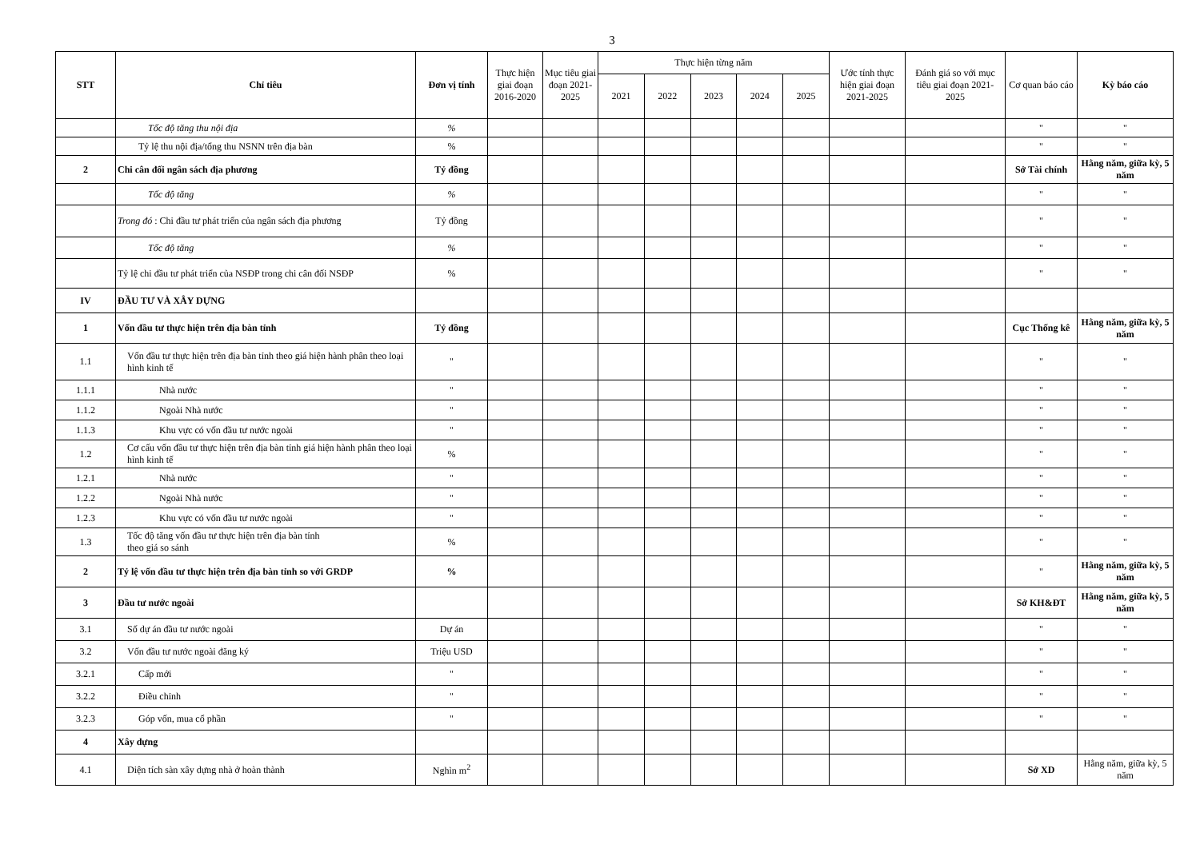3
| STT | Chỉ tiêu | Đơn vị tính | Thực hiện giai đoạn 2016-2020 | Mục tiêu giai đoạn 2021-2025 | Thực hiện từng năm | | | | | Ước tính thực hiện giai đoạn 2021-2025 | Đánh giá so với mục tiêu giai đoạn 2021-2025 | Cơ quan báo cáo | Kỳ báo cáo |
| --- | --- | --- | --- | --- | --- | --- | --- | --- | --- | --- | --- | --- | --- |
| | | | | | 2021 | 2022 | 2023 | 2024 | 2025 | | | | |
| | Tốc độ tăng thu nội địa | % | | | | | | | | | | " | " |
| | Tỷ lệ thu nội địa/tổng thu NSNN trên địa bàn | % | | | | | | | | | | " | " |
| 2 | Chi cân đối ngân sách địa phương | Tỷ đồng | | | | | | | | | | Sở Tài chính | Hằng năm, giữa kỳ, 5 năm |
| | Tốc độ tăng | % | | | | | | | | | | " | " |
| | Trong đó : Chi đầu tư phát triển của ngân sách địa phương | Tỷ đồng | | | | | | | | | | " | " |
| | Tốc độ tăng | % | | | | | | | | | | " | " |
| | Tỷ lệ chi đầu tư phát triển của NSĐP trong chi cân đối NSĐP | % | | | | | | | | | | " | " |
| IV | ĐẦU TƯ VÀ XÂY DỰNG | | | | | | | | | | | | |
| 1 | Vốn đầu tư thực hiện trên địa bàn tỉnh | Tỷ đồng | | | | | | | | | | Cục Thống kê | Hằng năm, giữa kỳ, 5 năm |
| 1.1 | Vốn đầu tư thực hiện trên địa bàn tỉnh theo giá hiện hành phân theo loại hình kinh tế | " | | | | | | | | | | " | " |
| 1.1.1 | Nhà nước | " | | | | | | | | | | " | " |
| 1.1.2 | Ngoài Nhà nước | " | | | | | | | | | | " | " |
| 1.1.3 | Khu vực có vốn đầu tư nước ngoài | " | | | | | | | | | | " | " |
| 1.2 | Cơ cấu vốn đầu tư thực hiện trên địa bàn tỉnh giá hiện hành phân theo loại hình kinh tế | % | | | | | | | | | | " | " |
| 1.2.1 | Nhà nước | " | | | | | | | | | | " | " |
| 1.2.2 | Ngoài Nhà nước | " | | | | | | | | | | " | " |
| 1.2.3 | Khu vực có vốn đầu tư nước ngoài | " | | | | | | | | | | " | " |
| 1.3 | Tốc độ tăng vốn đầu tư thực hiện trên địa bàn tỉnh theo giá so sánh | % | | | | | | | | | | " | " |
| 2 | Tỷ lệ vốn đầu tư thực hiện trên địa bàn tỉnh so với GRDP | % | | | | | | | | | | " | Hằng năm, giữa kỳ, 5 năm |
| 3 | Đầu tư nước ngoài | | | | | | | | | | | Sở KH&ĐT | Hằng năm, giữa kỳ, 5 năm |
| 3.1 | Số dự án đầu tư nước ngoài | Dự án | | | | | | | | | | " | " |
| 3.2 | Vốn đầu tư nước ngoài đăng ký | Triệu USD | | | | | | | | | | " | " |
| 3.2.1 | Cấp mới | " | | | | | | | | | | " | " |
| 3.2.2 | Điều chỉnh | " | | | | | | | | | | " | " |
| 3.2.3 | Góp vốn, mua cổ phần | " | | | | | | | | | | " | " |
| 4 | Xây dựng | | | | | | | | | | | | |
| 4.1 | Diện tích sàn xây dựng nhà ở hoàn thành | Nghìn m<sup>2</sup> | | | | | | | | | | Sở XD | Hằng năm, giữa kỳ, 5 năm |